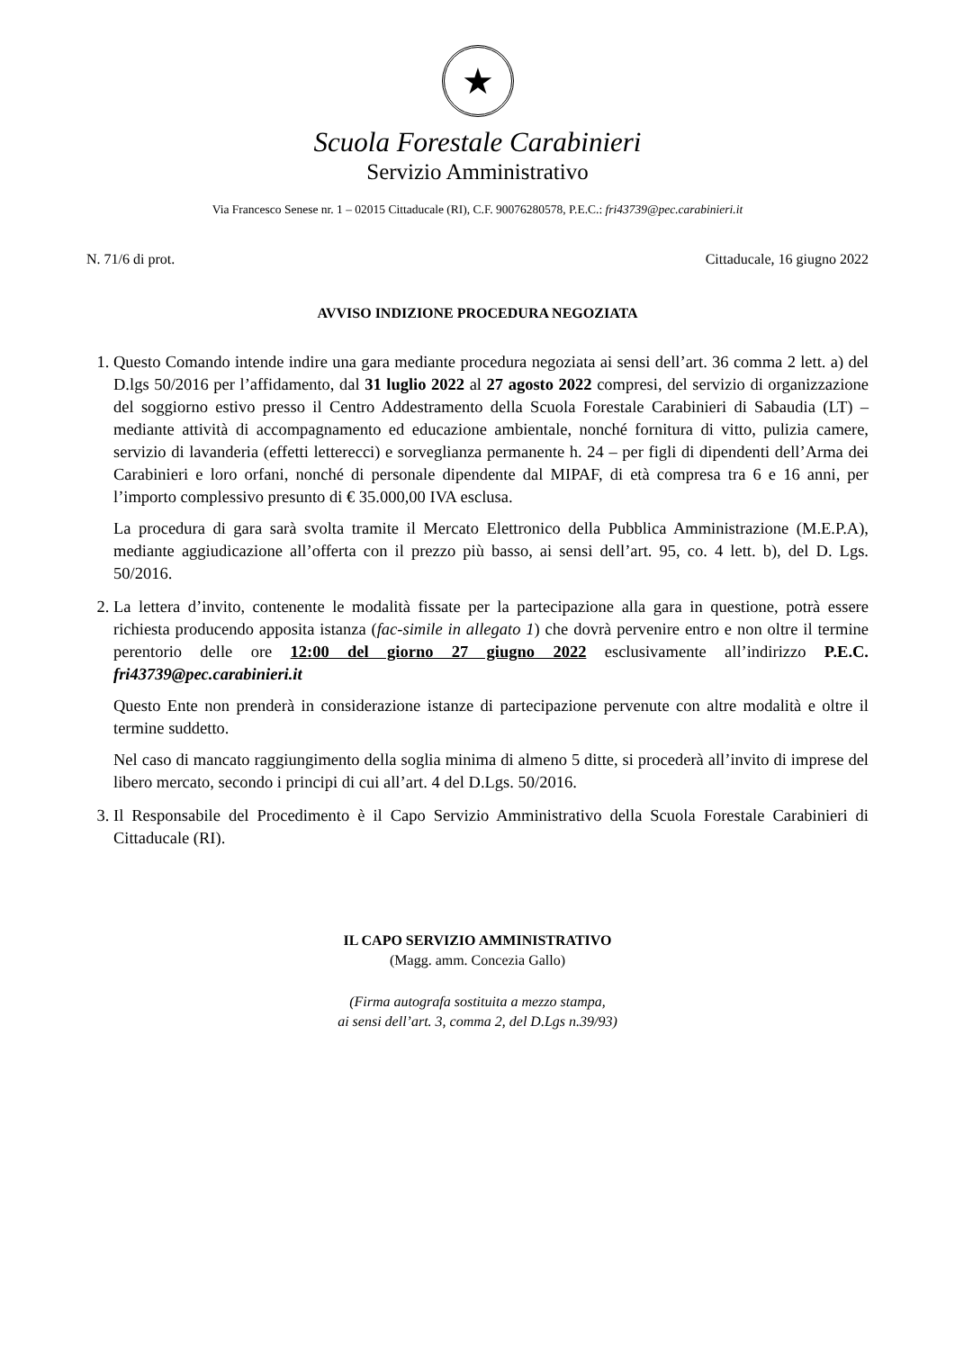★
Scuola Forestale Carabinieri
Servizio Amministrativo
Via Francesco Senese nr. 1 – 02015 Cittaducale (RI), C.F. 90076280578, P.E.C.: fri43739@pec.carabinieri.it
N. 71/6 di prot. Cittaducale, 16 giugno 2022
AVVISO INDIZIONE PROCEDURA NEGOZIATA
1. Questo Comando intende indire una gara mediante procedura negoziata ai sensi dell’art. 36 comma 2 lett. a) del D.lgs 50/2016 per l’affidamento, dal 31 luglio 2022 al 27 agosto 2022 compresi, del servizio di organizzazione del soggiorno estivo presso il Centro Addestramento della Scuola Forestale Carabinieri di Sabaudia (LT) – mediante attività di accompagnamento ed educazione ambientale, nonché fornitura di vitto, pulizia camere, servizio di lavanderia (effetti letterecci) e sorveglianza permanente h. 24 – per figli di dipendenti dell’Arma dei Carabinieri e loro orfani, nonché di personale dipendente dal MIPAF, di età compresa tra 6 e 16 anni, per l’importo complessivo presunto di € 35.000,00 IVA esclusa.
La procedura di gara sarà svolta tramite il Mercato Elettronico della Pubblica Amministrazione (M.E.P.A), mediante aggiudicazione all’offerta con il prezzo più basso, ai sensi dell’art. 95, co. 4 lett. b), del D. Lgs. 50/2016.
2. La lettera d’invito, contenente le modalità fissate per la partecipazione alla gara in questione, potrà essere richiesta producendo apposita istanza (fac-simile in allegato 1) che dovrà pervenire entro e non oltre il termine perentorio delle ore 12:00 del giorno 27 giugno 2022 esclusivamente all’indirizzo P.E.C. fri43739@pec.carabinieri.it
Questo Ente non prenderà in considerazione istanze di partecipazione pervenute con altre modalità e oltre il termine suddetto.
Nel caso di mancato raggiungimento della soglia minima di almeno 5 ditte, si procederà all’invito di imprese del libero mercato, secondo i principi di cui all’art. 4 del D.Lgs. 50/2016.
3. Il Responsabile del Procedimento è il Capo Servizio Amministrativo della Scuola Forestale Carabinieri di Cittaducale (RI).
IL CAPO SERVIZIO AMMINISTRATIVO
(Magg. amm. Concezia Gallo)
(Firma autografa sostituita a mezzo stampa,
ai sensi dell’art. 3, comma 2, del D.Lgs n.39/93)